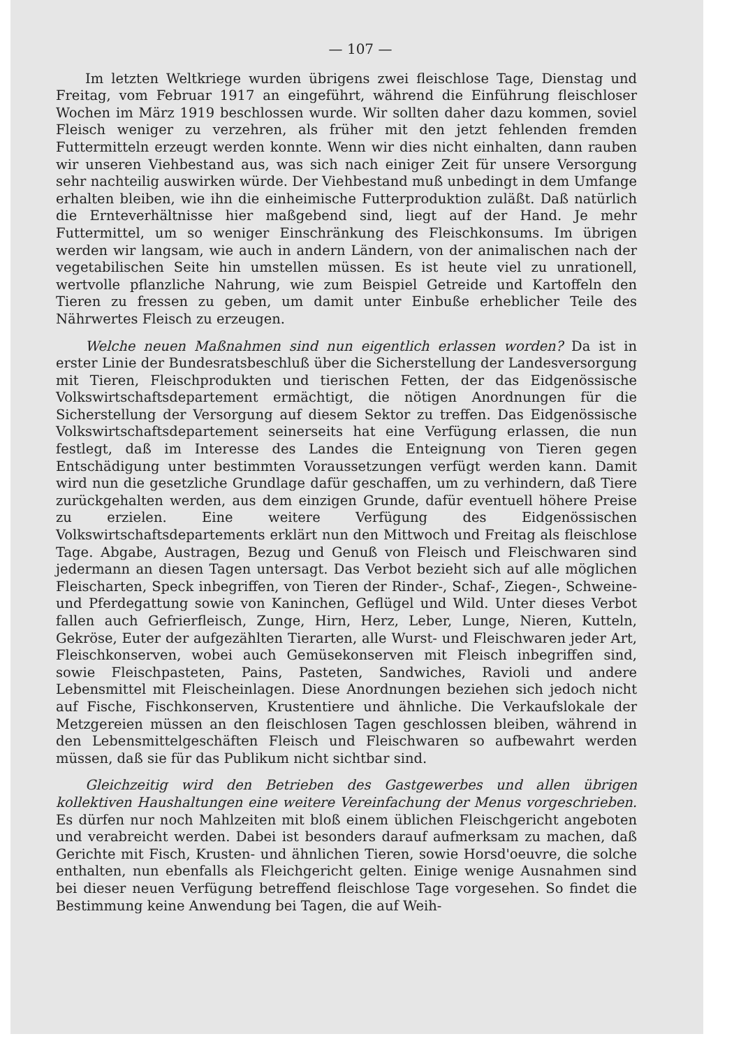— 107 —
Im letzten Weltkriege wurden übrigens zwei fleischlose Tage, Dienstag und Freitag, vom Februar 1917 an eingeführt, während die Einführung fleischloser Wochen im März 1919 beschlossen wurde. Wir sollten daher dazu kommen, soviel Fleisch weniger zu verzehren, als früher mit den jetzt fehlenden fremden Futtermitteln erzeugt werden konnte. Wenn wir dies nicht einhalten, dann rauben wir unseren Viehbestand aus, was sich nach einiger Zeit für unsere Versorgung sehr nachteilig auswirken würde. Der Viehbestand muß unbedingt in dem Umfange erhalten bleiben, wie ihn die einheimische Futterproduktion zuläßt. Daß natürlich die Ernteverhältnisse hier maßgebend sind, liegt auf der Hand. Je mehr Futtermittel, um so weniger Einschränkung des Fleischkonsums. Im übrigen werden wir langsam, wie auch in andern Ländern, von der animalischen nach der vegetabilischen Seite hin umstellen müssen. Es ist heute viel zu unrationell, wertvolle pflanzliche Nahrung, wie zum Beispiel Getreide und Kartoffeln den Tieren zu fressen zu geben, um damit unter Einbuße erheblicher Teile des Nährwertes Fleisch zu erzeugen.
Welche neuen Maßnahmen sind nun eigentlich erlassen worden? Da ist in erster Linie der Bundesratsbeschluß über die Sicherstellung der Landesversorgung mit Tieren, Fleischprodukten und tierischen Fetten, der das Eidgenössische Volkswirtschaftsdepartement ermächtigt, die nötigen Anordnungen für die Sicherstellung der Versorgung auf diesem Sektor zu treffen. Das Eidgenössische Volkswirtschaftsdepartement seinerseits hat eine Verfügung erlassen, die nun festlegt, daß im Interesse des Landes die Enteignung von Tieren gegen Entschädigung unter bestimmten Voraussetzungen verfügt werden kann. Damit wird nun die gesetzliche Grundlage dafür geschaffen, um zu verhindern, daß Tiere zurückgehalten werden, aus dem einzigen Grunde, dafür eventuell höhere Preise zu erzielen. Eine weitere Verfügung des Eidgenössischen Volkswirtschaftsdepartements erklärt nun den Mittwoch und Freitag als fleischlose Tage. Abgabe, Austragen, Bezug und Genuß von Fleisch und Fleischwaren sind jedermann an diesen Tagen untersagt. Das Verbot bezieht sich auf alle möglichen Fleischarten, Speck inbegriffen, von Tieren der Rinder-, Schaf-, Ziegen-, Schweine- und Pferdegattung sowie von Kaninchen, Geflügel und Wild. Unter dieses Verbot fallen auch Gefrierfleisch, Zunge, Hirn, Herz, Leber, Lunge, Nieren, Kutteln, Gekröse, Euter der aufgezählten Tierarten, alle Wurst- und Fleischwaren jeder Art, Fleischkonserven, wobei auch Gemüsekonserven mit Fleisch inbegriffen sind, sowie Fleischpasteten, Pains, Pasteten, Sandwiches, Ravioli und andere Lebensmittel mit Fleischeinlagen. Diese Anordnungen beziehen sich jedoch nicht auf Fische, Fischkonserven, Krustentiere und ähnliche. Die Verkaufslokale der Metzgereien müssen an den fleischlosen Tagen geschlossen bleiben, während in den Lebensmittelgeschäften Fleisch und Fleischwaren so aufbewahrt werden müssen, daß sie für das Publikum nicht sichtbar sind.
Gleichzeitig wird den Betrieben des Gastgewerbes und allen übrigen kollektiven Haushaltungen eine weitere Vereinfachung der Menus vorgeschrieben. Es dürfen nur noch Mahlzeiten mit bloß einem üblichen Fleischgericht angeboten und verabreicht werden. Dabei ist besonders darauf aufmerksam zu machen, daß Gerichte mit Fisch, Krusten- und ähnlichen Tieren, sowie Horsd'oeuvre, die solche enthalten, nun ebenfalls als Fleichgericht gelten. Einige wenige Ausnahmen sind bei dieser neuen Verfügung betreffend fleischlose Tage vorgesehen. So findet die Bestimmung keine Anwendung bei Tagen, die auf Weih-